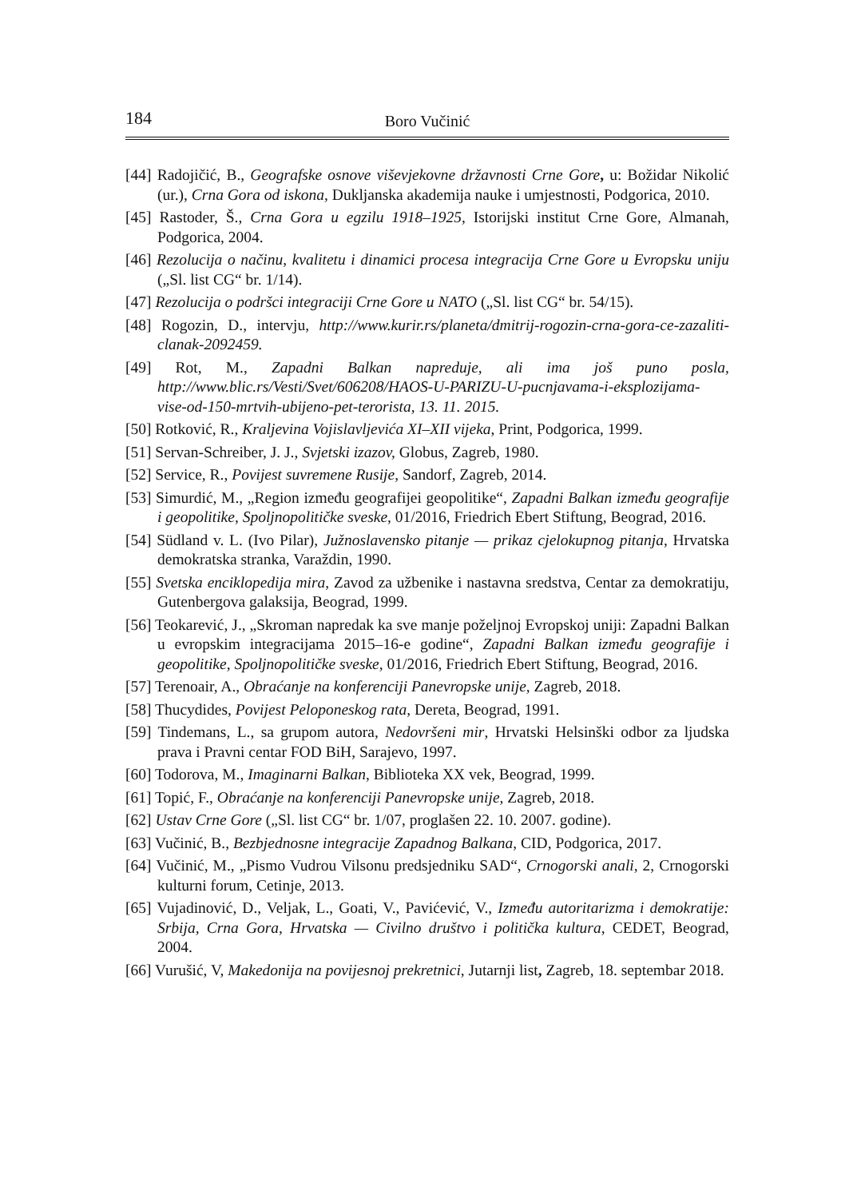184 Boro Vučinić
[44] Radojičić, B., Geografske osnove viševjekovne državnosti Crne Gore, u: Božidar Nikolić (ur.), Crna Gora od iskona, Dukljanska akademija nauke i umjestnosti, Podgorica, 2010.
[45] Rastoder, Š., Crna Gora u egzilu 1918–1925, Istorijski institut Crne Gore, Almanah, Podgorica, 2004.
[46] Rezolucija o načinu, kvalitetu i dinamici procesa integracija Crne Gore u Evropsku uniju („Sl. list CG“ br. 1/14).
[47] Rezolucija o podršci integraciji Crne Gore u NATO („Sl. list CG“ br. 54/15).
[48] Rogozin, D., intervju, http://www.kurir.rs/planeta/dmitrij-rogozin-crna-gora-ce-zazaliti-clanak-2092459.
[49] Rot, M., Zapadni Balkan napreduje, ali ima još puno posla, http://www.blic.rs/Vesti/Svet/606208/HAOS-U-PARIZU-U-pucnjavama-i-eksplozijama-vise-od-150-mrtvih-ubijeno-pet-terorista, 13. 11. 2015.
[50] Rotković, R., Kraljevina Vojislavljevića XI–XII vijeka, Print, Podgorica, 1999.
[51] Servan-Schreiber, J. J., Svjetski izazov, Globus, Zagreb, 1980.
[52] Service, R., Povijest suvremene Rusije, Sandorf, Zagreb, 2014.
[53] Simurdić, M., „Region između geografijei geopolitike“, Zapadni Balkan između geografije i geopolitike, Spoljnopolitičke sveske, 01/2016, Friedrich Ebert Stiftung, Beograd, 2016.
[54] Südland v. L. (Ivo Pilar), Južnoslavensko pitanje — prikaz cjelokupnog pitanja, Hrvatska demokratska stranka, Varaždin, 1990.
[55] Svetska enciklopedija mira, Zavod za užbenike i nastavna sredstva, Centar za demokratiju, Gutenbergova galaksija, Beograd, 1999.
[56] Teokarević, J., „Skroman napredak ka sve manje poželjnoj Evropskoj uniji: Zapadni Balkan u evropskim integracijama 2015–16-e godine“, Zapadni Balkan između geografije i geopolitike, Spoljnopolitičke sveske, 01/2016, Friedrich Ebert Stiftung, Beograd, 2016.
[57] Terenoair, A., Obraćanje na konferenciji Panevropske unije, Zagreb, 2018.
[58] Thucydides, Povijest Peloponeskog rata, Dereta, Beograd, 1991.
[59] Tindemans, L., sa grupom autora, Nedovršeni mir, Hrvatski Helsinški odbor za ljudska prava i Pravni centar FOD BiH, Sarajevo, 1997.
[60] Todorova, M., Imaginarni Balkan, Biblioteka XX vek, Beograd, 1999.
[61] Topić, F., Obraćanje na konferenciji Panevropske unije, Zagreb, 2018.
[62] Ustav Crne Gore („Sl. list CG“ br. 1/07, proglašen 22. 10. 2007. godine).
[63] Vučinić, B., Bezbjednosne integracije Zapadnog Balkana, CID, Podgorica, 2017.
[64] Vučinić, M., „Pismo Vudrou Vilsonu predsjedniku SAD“, Crnogorski anali, 2, Crnogorski kulturni forum, Cetinje, 2013.
[65] Vujadinović, D., Veljak, L., Goati, V., Pavićević, V., Između autoritarizma i demokratije: Srbija, Crna Gora, Hrvatska — Civilno društvo i politička kultura, CEDET, Beograd, 2004.
[66] Vurušić, V, Makedonija na povijesnoj prekretnici, Jutarnji list, Zagreb, 18. septembar 2018.